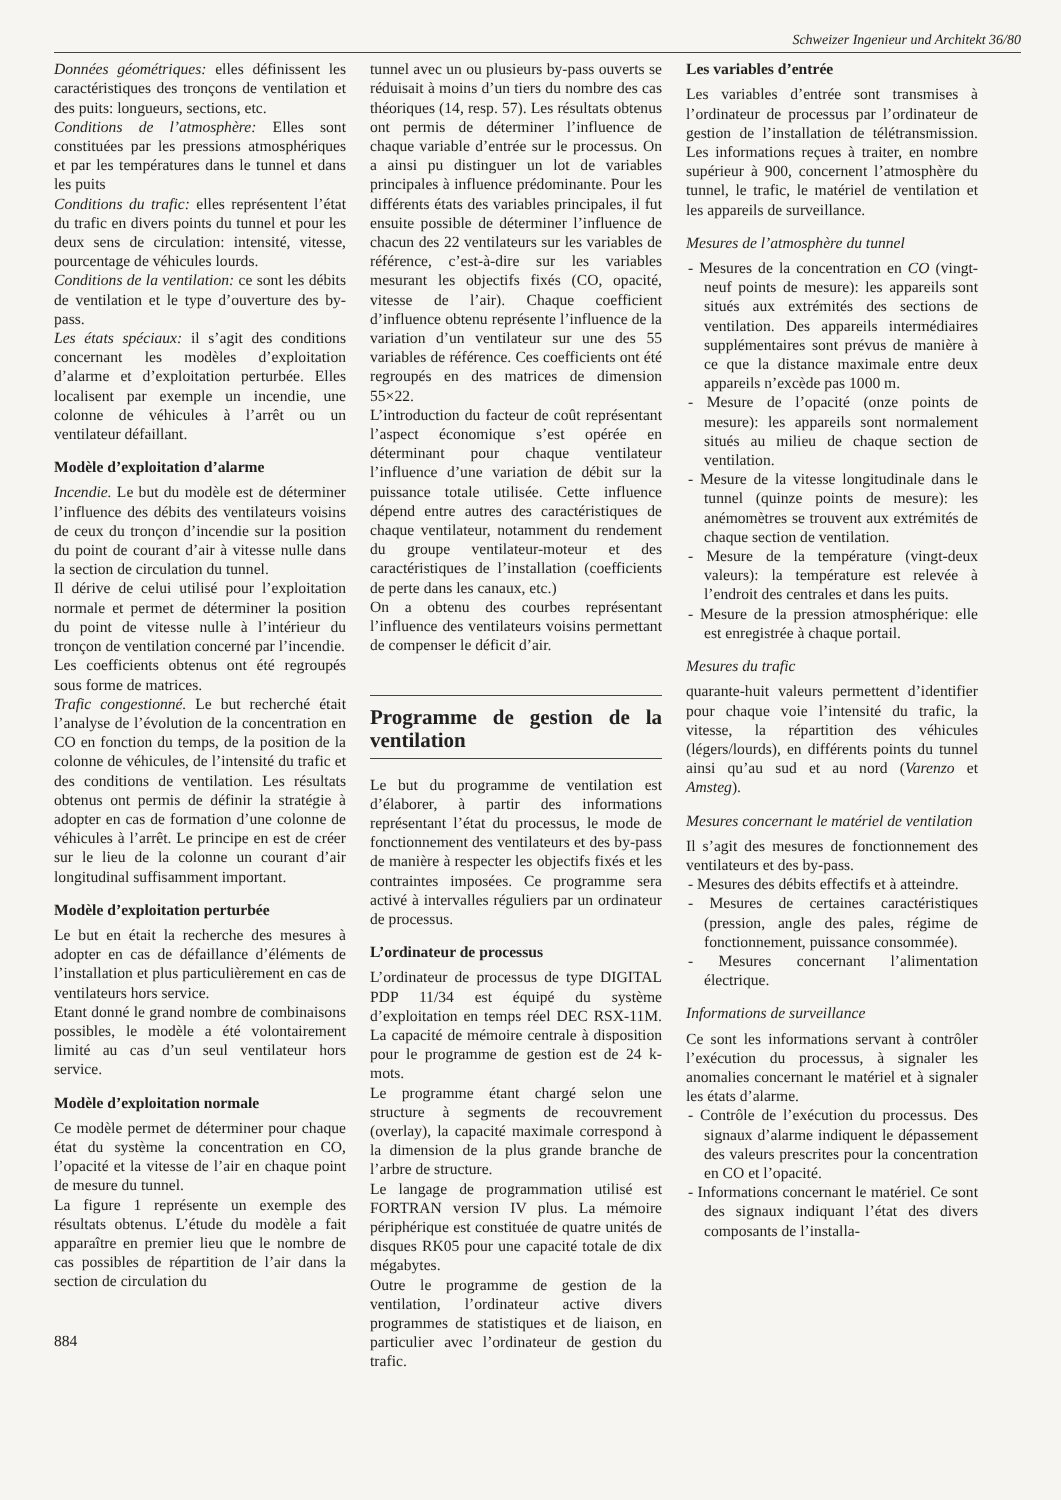Schweizer Ingenieur und Architekt 36/80
Données géométriques: elles définissent les caractéristiques des tronçons de ventilation et des puits: longueurs, sections, etc.
Conditions de l’atmosphère: Elles sont constituées par les pressions atmosphériques et par les températures dans le tunnel et dans les puits
Conditions du trafic: elles représentent l’état du trafic en divers points du tunnel et pour les deux sens de circulation: intensité, vitesse, pourcentage de véhicules lourds.
Conditions de la ventilation: ce sont les débits de ventilation et le type d’ouverture des by-pass.
Les états spéciaux: il s’agit des conditions concernant les modèles d’exploitation d’alarme et d’exploitation perturbée. Elles localisent par exemple un incendie, une colonne de véhicules à l’arrêt ou un ventilateur défaillant.
Modèle d’exploitation d’alarme
Incendie. Le but du modèle est de déterminer l’influence des débits des ventilateurs voisins de ceux du tronçon d’incendie sur la position du point de courant d’air à vitesse nulle dans la section de circulation du tunnel.
Il dérive de celui utilisé pour l’exploitation normale et permet de déterminer la position du point de vitesse nulle à l’intérieur du tronçon de ventilation concerné par l’incendie.
Les coefficients obtenus ont été regroupés sous forme de matrices.
Trafic congestionné. Le but recherché était l’analyse de l’évolution de la concentration en CO en fonction du temps, de la position de la colonne de véhicules, de l’intensité du trafic et des conditions de ventilation. Les résultats obtenus ont permis de définir la stratégie à adopter en cas de formation d’une colonne de véhicules à l’arrêt. Le principe en est de créer sur le lieu de la colonne un courant d’air longitudinal suffisamment important.
Modèle d’exploitation perturbée
Le but en était la recherche des mesures à adopter en cas de défaillance d’éléments de l’installation et plus particulièrement en cas de ventilateurs hors service.
Etant donné le grand nombre de combinaisons possibles, le modèle a été volontairement limité au cas d’un seul ventilateur hors service.
Modèle d’exploitation normale
Ce modèle permet de déterminer pour chaque état du système la concentration en CO, l’opacité et la vitesse de l’air en chaque point de mesure du tunnel.
La figure 1 représente un exemple des résultats obtenus. L’étude du modèle a fait apparaître en premier lieu que le nombre de cas possibles de répartition de l’air dans la section de circulation du
884
tunnel avec un ou plusieurs by-pass ouverts se réduisait à moins d’un tiers du nombre des cas théoriques (14, resp. 57). Les résultats obtenus ont permis de déterminer l’influence de chaque variable d’entrée sur le processus. On a ainsi pu distinguer un lot de variables principales à influence prédominante. Pour les différents états des variables principales, il fut ensuite possible de déterminer l’influence de chacun des 22 ventilateurs sur les variables de référence, c’est-à-dire sur les variables mesurant les objectifs fixés (CO, opacité, vitesse de l’air). Chaque coefficient d’influence obtenu représente l’influence de la variation d’un ventilateur sur une des 55 variables de référence. Ces coefficients ont été regroupés en des matrices de dimension 55×22.
L’introduction du facteur de coût représentant l’aspect économique s’est opérée en déterminant pour chaque ventilateur l’influence d’une variation de débit sur la puissance totale utilisée. Cette influence dépend entre autres des caractéristiques de chaque ventilateur, notamment du rendement du groupe ventilateur-moteur et des caractéristiques de l’installation (coefficients de perte dans les canaux, etc.)
On a obtenu des courbes représentant l’influence des ventilateurs voisins permettant de compenser le déficit d’air.
Programme de gestion de la ventilation
Le but du programme de ventilation est d’élaborer, à partir des informations représentant l’état du processus, le mode de fonctionnement des ventilateurs et des by-pass de manière à respecter les objectifs fixés et les contraintes imposées. Ce programme sera activé à intervalles réguliers par un ordinateur de processus.
L’ordinateur de processus
L’ordinateur de processus de type DIGITAL PDP 11/34 est équipé du système d’exploitation en temps réel DEC RSX-11M. La capacité de mémoire centrale à disposition pour le programme de gestion est de 24 k-mots.
Le programme étant chargé selon une structure à segments de recouvrement (overlay), la capacité maximale correspond à la dimension de la plus grande branche de l’arbre de structure.
Le langage de programmation utilisé est FORTRAN version IV plus. La mémoire périphérique est constituée de quatre unités de disques RK05 pour une capacité totale de dix mégabytes.
Outre le programme de gestion de la ventilation, l’ordinateur active divers programmes de statistiques et de liaison, en particulier avec l’ordinateur de gestion du trafic.
Les variables d’entrée
Les variables d’entrée sont transmises à l’ordinateur de processus par l’ordinateur de gestion de l’installation de télétransmission. Les informations reçues à traiter, en nombre supérieur à 900, concernent l’atmosphère du tunnel, le trafic, le matériel de ventilation et les appareils de surveillance.
Mesures de l’atmosphère du tunnel
- Mesures de la concentration en CO (vingt-neuf points de mesure): les appareils sont situés aux extrémités des sections de ventilation. Des appareils intermédiaires supplémentaires sont prévus de manière à ce que la distance maximale entre deux appareils n’excède pas 1000 m.
- Mesure de l’opacité (onze points de mesure): les appareils sont normalement situés au milieu de chaque section de ventilation.
- Mesure de la vitesse longitudinale dans le tunnel (quinze points de mesure): les anémomètres se trouvent aux extrémités de chaque section de ventilation.
- Mesure de la température (vingt-deux valeurs): la température est relevée à l’endroit des centrales et dans les puits.
- Mesure de la pression atmosphérique: elle est enregistrée à chaque portail.
Mesures du trafic
quarante-huit valeurs permettent d’identifier pour chaque voie l’intensité du trafic, la vitesse, la répartition des véhicules (légers/lourds), en différents points du tunnel ainsi qu’au sud et au nord (Varenzo et Amsteg).
Mesures concernant le matériel de ventilation
Il s’agit des mesures de fonctionnement des ventilateurs et des by-pass.
- Mesures des débits effectifs et à atteindre.
- Mesures de certaines caractéristiques (pression, angle des pales, régime de fonctionnement, puissance consommée).
- Mesures concernant l’alimentation électrique.
Informations de surveillance
Ce sont les informations servant à contrôler l’exécution du processus, à signaler les anomalies concernant le matériel et à signaler les états d’alarme.
- Contrôle de l’exécution du processus. Des signaux d’alarme indiquent le dépassement des valeurs prescrites pour la concentration en CO et l’opacité.
- Informations concernant le matériel. Ce sont des signaux indiquant l’état des divers composants de l’installa-